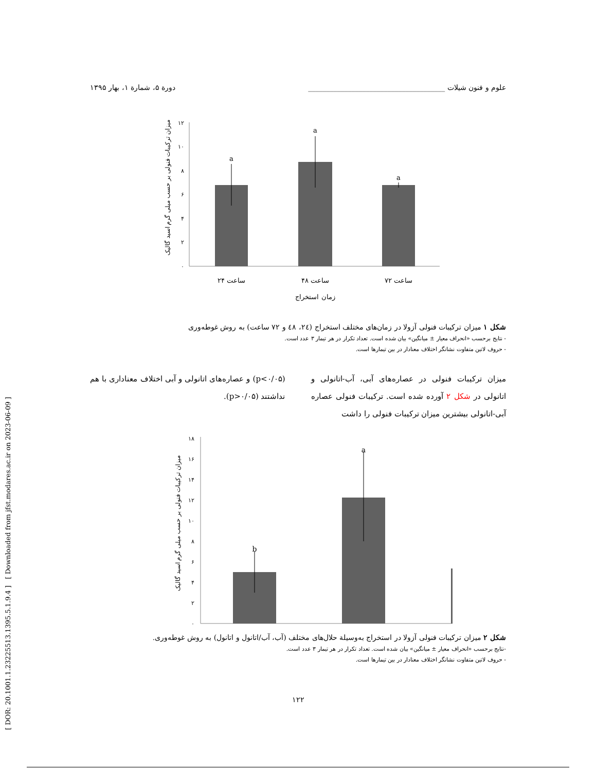[ DOR: 20.1001.1.23225513.1395.5.1.9.4 ] [ Downloaded from jfst.modares.ac.ir on 2023-06-09 ]
علوم و فنون شیلات ______________________________________ دورة ۵، شمارة ۱، بهار ۱۳۹۵
میزان ترکیبات فنولی بر حسب میلی گرم اسید گالیک
۰
۲
۴
۶
۸
۱۰
۱۲
a
a
a
۲۴ ساعت
۴۸ ساعت
۷۲ ساعت
زمان استخراج
شکل ۱ میزان ترکیبات فنولی آزولا در زمان‌های مختلف استخراج (۲٤، ٤٨ و ۷۲ ساعت) به روش غوطه‌وری
- نتایج برحسب «انحراف معیار ± میانگین» بیان شده است. تعداد تکرار در هر تیمار ۳ عدد است.
- حروف لاتین متفاوت نشانگر اختلاف معنادار در بین تیمارها است.
میزان ترکیبات فنولی در عصاره‌های آبی، آب-اتانولی و اتانولی در شکل ۲ آورده شده است. ترکیبات فنولی عصاره آبی-اتانولی بیشترین میزان ترکیبات فنولی را داشت
(p<۰/۰۵) و عصاره‌های اتانولی و آبی اختلاف معناداری با هم نداشتند (p>۰/۰۵).
میزان ترکیبات فنولی بر حسب میلی گرم اسید گالیک
۰
۲
۴
۶
۸
۱۰
۱۲
۱۴
۱۶
۱۸
b
a
شکل ۲ میزان ترکیبات فنولی آزولا در استخراج به‌وسیلة حلال‌های مختلف (آب، آب/اتانول و اتانول) به روش غوطه‌وری.
-نتایج برحسب «انحراف معیار ± میانگین» بیان شده است. تعداد تکرار در هر تیمار ۳ عدد است.
- حروف لاتین متفاوت نشانگر اختلاف معنادار در بین تیمارها است.
۱۲۲